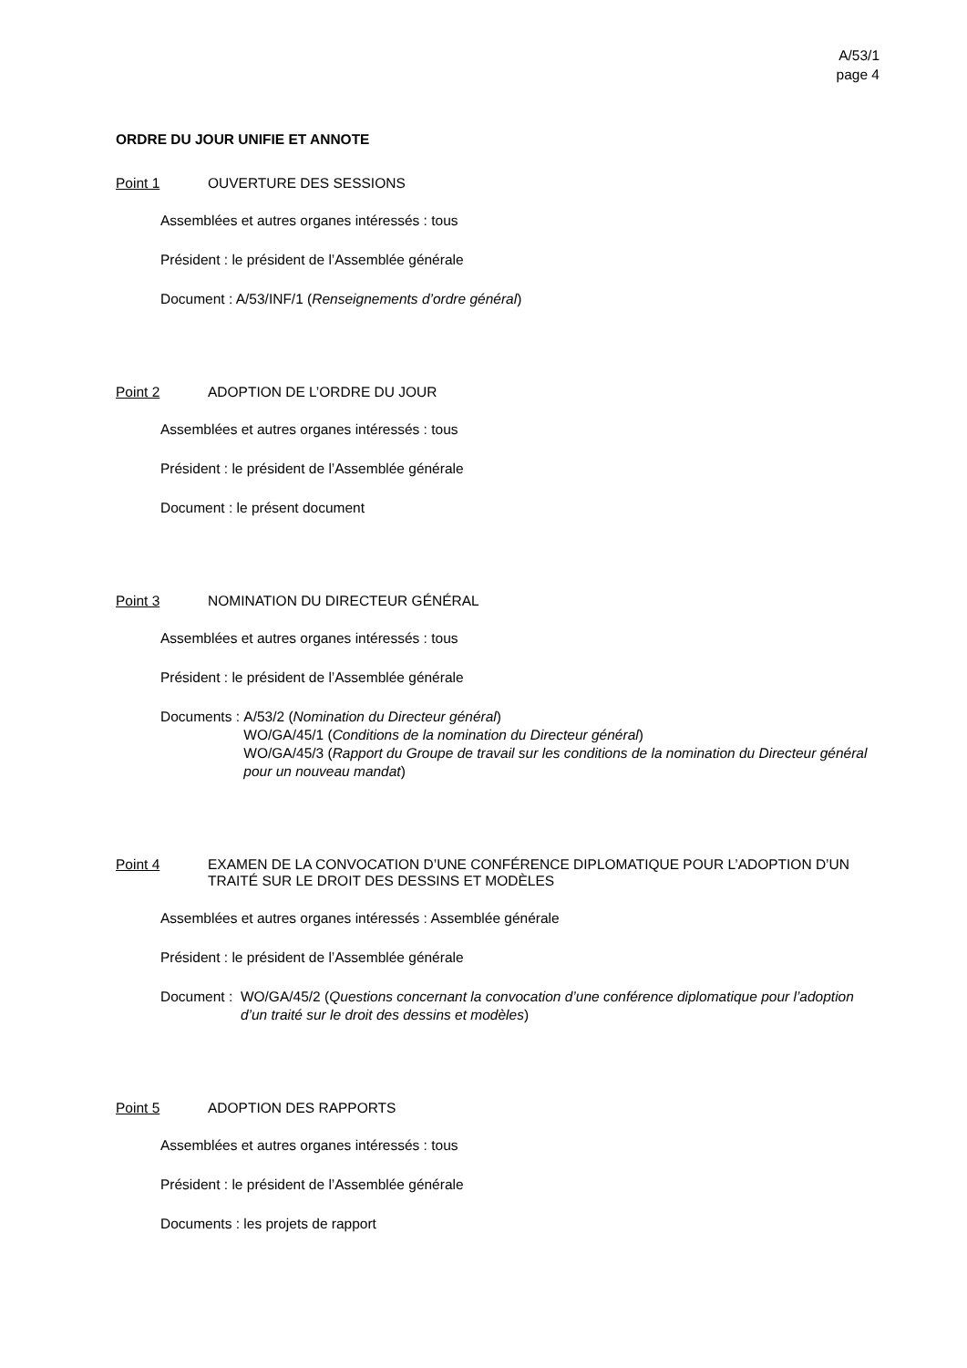A/53/1
page 4
ORDRE DU JOUR UNIFIE ET ANNOTE
Point 1 OUVERTURE DES SESSIONS
Assemblées et autres organes intéressés : tous
Président : le président de l’Assemblée générale
Document : A/53/INF/1 (Renseignements d’ordre général)
Point 2 ADOPTION DE L’ORDRE DU JOUR
Assemblées et autres organes intéressés : tous
Président : le président de l’Assemblée générale
Document : le présent document
Point 3 NOMINATION DU DIRECTEUR GÉNÉRAL
Assemblées et autres organes intéressés : tous
Président : le président de l’Assemblée générale
Documents : A/53/2 (Nomination du Directeur général)
WO/GA/45/1 (Conditions de la nomination du Directeur général)
WO/GA/45/3 (Rapport du Groupe de travail sur les conditions de la nomination du Directeur général pour un nouveau mandat)
Point 4 EXAMEN DE LA CONVOCATION D’UNE CONFÉRENCE DIPLOMATIQUE POUR L’ADOPTION D’UN TRAITÉ SUR LE DROIT DES DESSINS ET MODÈLES
Assemblées et autres organes intéressés : Assemblée générale
Président : le président de l’Assemblée générale
Document : WO/GA/45/2 (Questions concernant la convocation d’une conférence diplomatique pour l’adoption d’un traité sur le droit des dessins et modèles)
Point 5 ADOPTION DES RAPPORTS
Assemblées et autres organes intéressés : tous
Président : le président de l’Assemblée générale
Documents : les projets de rapport